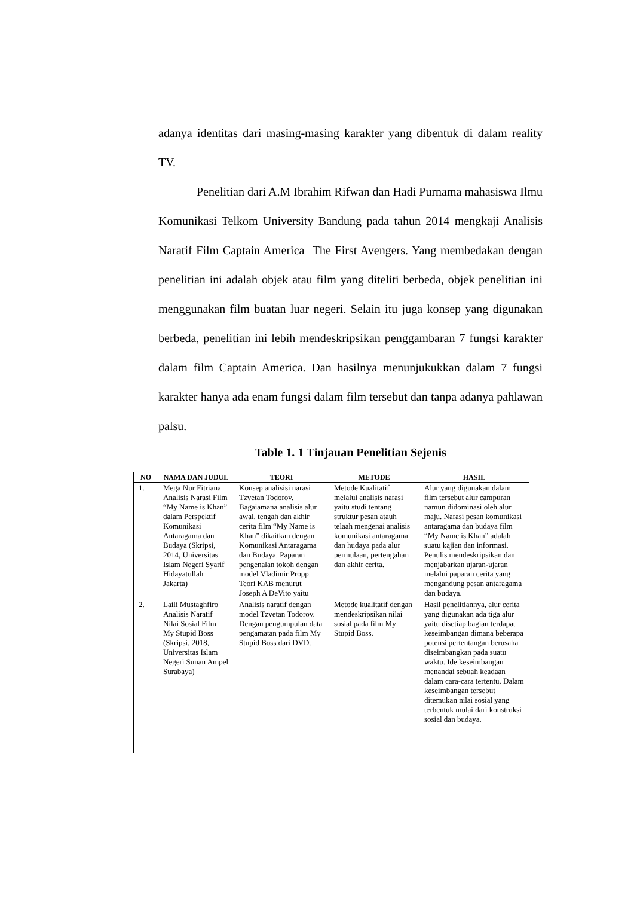adanya identitas dari masing-masing karakter yang dibentuk di dalam reality TV.
Penelitian dari A.M Ibrahim Rifwan dan Hadi Purnama mahasiswa Ilmu Komunikasi Telkom University Bandung pada tahun 2014 mengkaji Analisis Naratif Film Captain America The First Avengers. Yang membedakan dengan penelitian ini adalah objek atau film yang diteliti berbeda, objek penelitian ini menggunakan film buatan luar negeri. Selain itu juga konsep yang digunakan berbeda, penelitian ini lebih mendeskripsikan penggambaran 7 fungsi karakter dalam film Captain America. Dan hasilnya menunjukukkan dalam 7 fungsi karakter hanya ada enam fungsi dalam film tersebut dan tanpa adanya pahlawan palsu.
Table 1. 1 Tinjauan Penelitian Sejenis
| NO | NAMA DAN JUDUL | TEORI | METODE | HASIL |
| --- | --- | --- | --- | --- |
| 1. | Mega Nur Fitriana Analisis Narasi Film “My Name is Khan” dalam Perspektif Komunikasi Antaragama dan Budaya (Skripsi, 2014, Universitas Islam Negeri Syarif Hidayatullah Jakarta) | Konsep analisisi narasi Tzvetan Todorov. Bagaiamana analisis alur awal, tengah dan akhir cerita film “My Name is Khan” dikaitkan dengan Komunikasi Antaragama dan Budaya. Paparan pengenalan tokoh dengan model Vladimir Propp. Teori KAB menurut Joseph A DeVito yaitu | Metode Kualitatif melalui analisis narasi yaitu studi tentang struktur pesan atauh telaah mengenai analisis komunikasi antaragama dan hudaya pada alur permulaan, pertengahan dan akhir cerita. | Alur yang digunakan dalam film tersebut alur campuran namun didominasi oleh alur maju. Narasi pesan komunikasi antaragama dan budaya film “My Name is Khan” adalah suatu kajian dan informasi. Penulis mendeskripsikan dan menjabarkan ujaran-ujaran melalui paparan cerita yang mengandung pesan antaragama dan budaya. |
| 2. | Laili Mustaghfiro Analisis Naratif Nilai Sosial Film My Stupid Boss (Skripsi, 2018, Universitas Islam Negeri Sunan Ampel Surabaya) | Analisis naratif dengan model Tzvetan Todorov. Dengan pengumpulan data pengamatan pada film My Stupid Boss dari DVD. | Metode kualitatif dengan mendeskripsikan nilai sosial pada film My Stupid Boss. | Hasil penelitiannya, alur cerita yang digunakan ada tiga alur yaitu disetiap bagian terdapat keseimbangan dimana beberapa potensi pertentangan berusaha diseimbangkan pada suatu waktu. Ide keseimbangan menandai sebuah keadaan dalam cara-cara tertentu. Dalam keseimbangan tersebut ditemukan nilai sosial yang terbentuk mulai dari konstruksi sosial dan budaya. |